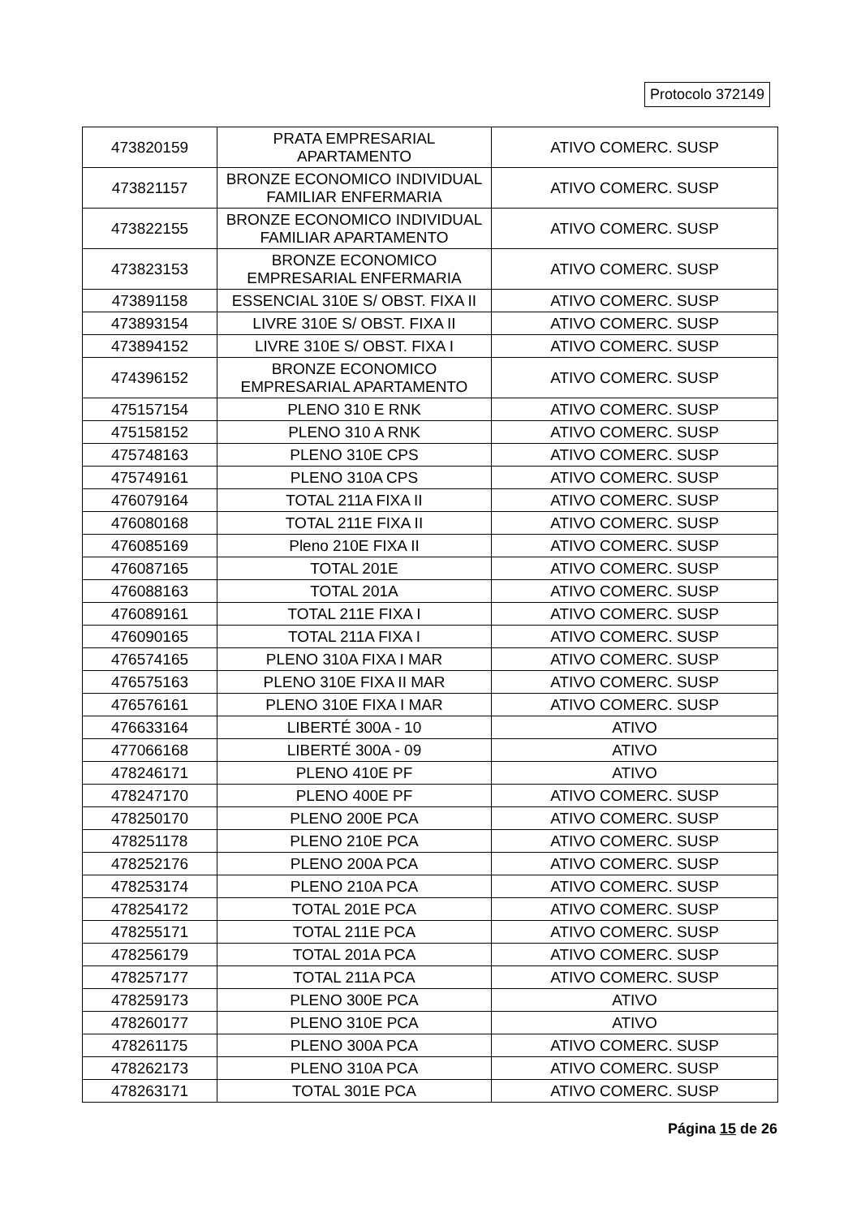Protocolo 372149
| 473820159 | PRATA EMPRESARIAL APARTAMENTO | ATIVO COMERC. SUSP |
| 473821157 | BRONZE ECONOMICO INDIVIDUAL FAMILIAR ENFERMARIA | ATIVO COMERC. SUSP |
| 473822155 | BRONZE ECONOMICO INDIVIDUAL FAMILIAR APARTAMENTO | ATIVO COMERC. SUSP |
| 473823153 | BRONZE ECONOMICO EMPRESARIAL ENFERMARIA | ATIVO COMERC. SUSP |
| 473891158 | ESSENCIAL 310E S/ OBST. FIXA II | ATIVO COMERC. SUSP |
| 473893154 | LIVRE 310E S/ OBST. FIXA II | ATIVO COMERC. SUSP |
| 473894152 | LIVRE 310E S/ OBST. FIXA I | ATIVO COMERC. SUSP |
| 474396152 | BRONZE ECONOMICO EMPRESARIAL APARTAMENTO | ATIVO COMERC. SUSP |
| 475157154 | PLENO 310 E RNK | ATIVO COMERC. SUSP |
| 475158152 | PLENO 310 A RNK | ATIVO COMERC. SUSP |
| 475748163 | PLENO 310E CPS | ATIVO COMERC. SUSP |
| 475749161 | PLENO 310A CPS | ATIVO COMERC. SUSP |
| 476079164 | TOTAL 211A FIXA II | ATIVO COMERC. SUSP |
| 476080168 | TOTAL 211E FIXA II | ATIVO COMERC. SUSP |
| 476085169 | Pleno 210E FIXA II | ATIVO COMERC. SUSP |
| 476087165 | TOTAL 201E | ATIVO COMERC. SUSP |
| 476088163 | TOTAL 201A | ATIVO COMERC. SUSP |
| 476089161 | TOTAL 211E FIXA I | ATIVO COMERC. SUSP |
| 476090165 | TOTAL 211A FIXA I | ATIVO COMERC. SUSP |
| 476574165 | PLENO 310A FIXA I MAR | ATIVO COMERC. SUSP |
| 476575163 | PLENO 310E FIXA II MAR | ATIVO COMERC. SUSP |
| 476576161 | PLENO 310E FIXA I MAR | ATIVO COMERC. SUSP |
| 476633164 | LIBERTÉ 300A - 10 | ATIVO |
| 477066168 | LIBERTÉ 300A - 09 | ATIVO |
| 478246171 | PLENO 410E PF | ATIVO |
| 478247170 | PLENO 400E PF | ATIVO COMERC. SUSP |
| 478250170 | PLENO 200E PCA | ATIVO COMERC. SUSP |
| 478251178 | PLENO 210E PCA | ATIVO COMERC. SUSP |
| 478252176 | PLENO 200A PCA | ATIVO COMERC. SUSP |
| 478253174 | PLENO 210A PCA | ATIVO COMERC. SUSP |
| 478254172 | TOTAL 201E PCA | ATIVO COMERC. SUSP |
| 478255171 | TOTAL 211E PCA | ATIVO COMERC. SUSP |
| 478256179 | TOTAL 201A PCA | ATIVO COMERC. SUSP |
| 478257177 | TOTAL 211A PCA | ATIVO COMERC. SUSP |
| 478259173 | PLENO 300E PCA | ATIVO |
| 478260177 | PLENO 310E PCA | ATIVO |
| 478261175 | PLENO 300A PCA | ATIVO COMERC. SUSP |
| 478262173 | PLENO 310A PCA | ATIVO COMERC. SUSP |
| 478263171 | TOTAL 301E PCA | ATIVO COMERC. SUSP |
Página 15 de 26